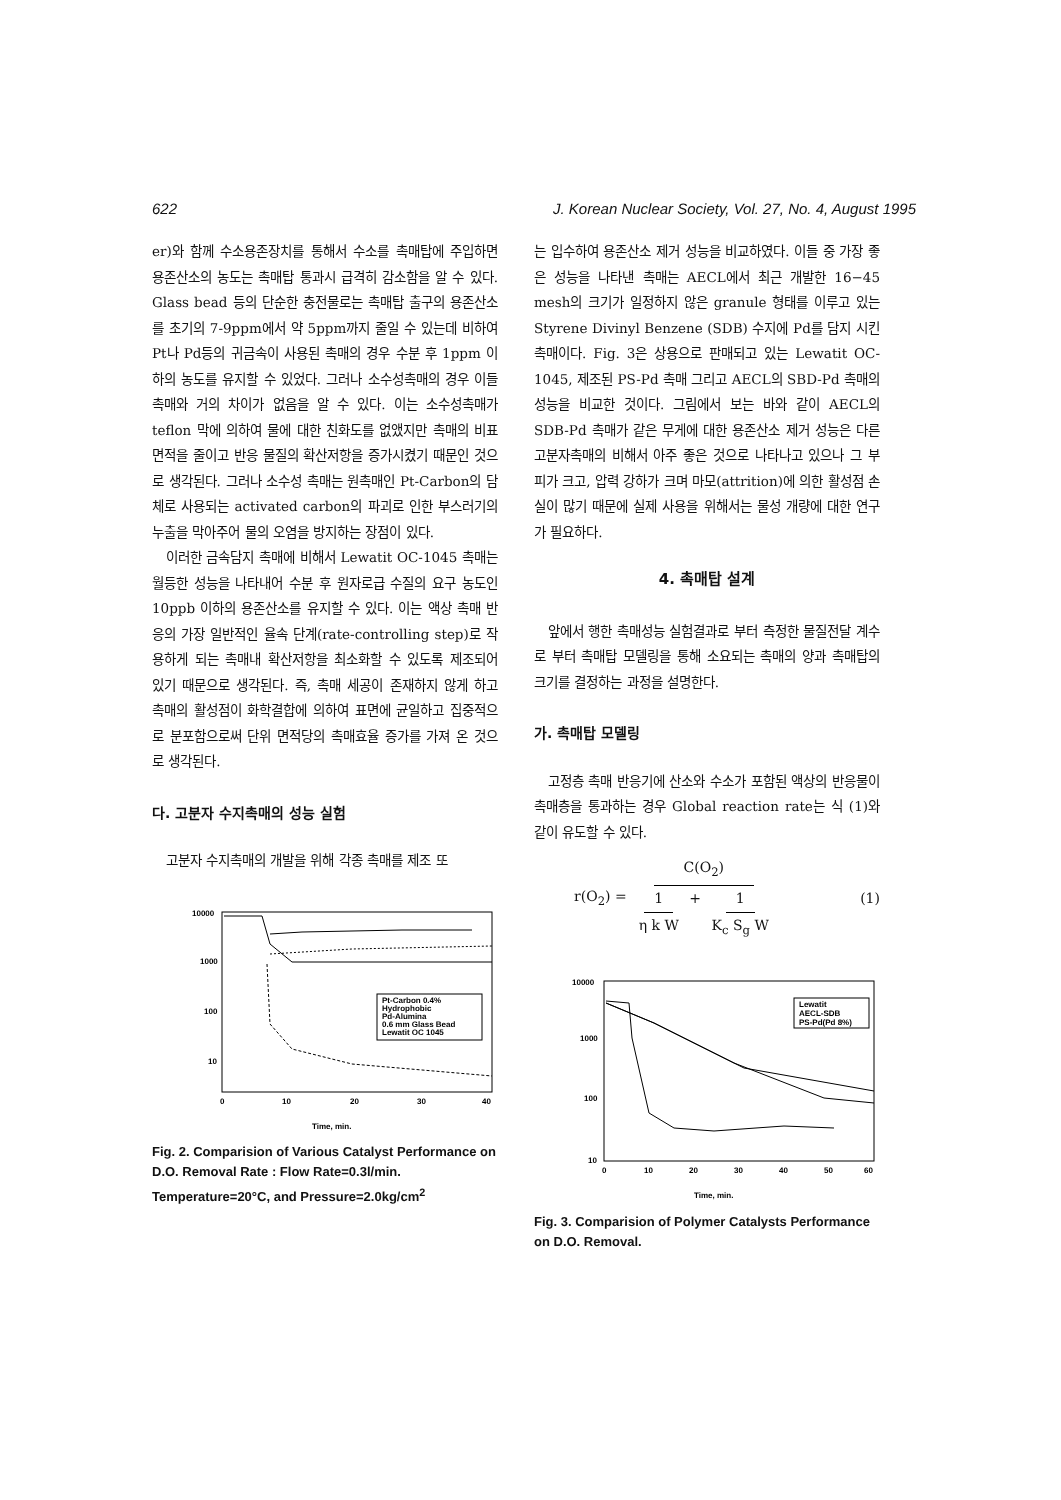622 J. Korean Nuclear Society, Vol. 27, No. 4, August 1995
er)와 함께 수소용존장치를 통해서 수소를 촉매탑에 주입하면 용존산소의 농도는 촉매탑 통과시 급격히 감소함을 알 수 있다. Glass bead 등의 단순한 충전물로는 촉매탑 출구의 용존산소를 초기의 7-9ppm에서 약 5ppm까지 줄일 수 있는데 비하여 Pt나 Pd등의 귀금속이 사용된 촉매의 경우 수분 후 1ppm 이하의 농도를 유지할 수 있었다. 그러나 소수성촉매의 경우 이들 촉매와 거의 차이가 없음을 알 수 있다. 이는 소수성촉매가 teflon 막에 의하여 물에 대한 친화도를 없앴지만 촉매의 비표면적을 줄이고 반응 물질의 확산저항을 증가시켰기 때문인 것으로 생각된다. 그러나 소수성 촉매는 원촉매인 Pt-Carbon의 담체로 사용되는 activated carbon의 파괴로 인한 부스러기의 누출을 막아주어 물의 오염을 방지하는 장점이 있다.
이러한 금속담지 촉매에 비해서 Lewatit OC-1045 촉매는 월등한 성능을 나타내어 수분 후 원자로급 수질의 요구 농도인 10ppb 이하의 용존산소를 유지할 수 있다. 이는 액상 촉매 반응의 가장 일반적인 율속 단계(rate-controlling step)로 작용하게 되는 촉매내 확산저항을 최소화할 수 있도록 제조되어 있기 때문으로 생각된다. 즉, 촉매 세공이 존재하지 않게 하고 촉매의 활성점이 화학결합에 의하여 표면에 균일하고 집중적으로 분포함으로써 단위 면적당의 촉매효율 증가를 가져 온 것으로 생각된다.
다. 고분자 수지촉매의 성능 실험
고분자 수지촉매의 개발을 위해 각종 촉매를 제조 또
10000
1000
100
10
0
10
20
30
40
Time, min.
Pt-Carbon 0.4%
Hydrophobic
Pd-Alumina
0.6 mm Glass Bead
Lewatit OC 1045
Fig. 2. Comparision of Various Catalyst Performance on D.O. Removal Rate : Flow Rate=0.3l/min. Temperature=20°C, and Pressure=2.0kg/cm<sup>2</sup>
는 입수하여 용존산소 제거 성능을 비교하였다. 이들 중 가장 좋은 성능을 나타낸 촉매는 AECL에서 최근 개발한 16−45 mesh의 크기가 일정하지 않은 granule 형태를 이루고 있는 Styrene Divinyl Benzene (SDB) 수지에 Pd를 담지 시킨 촉매이다. Fig. 3은 상용으로 판매되고 있는 Lewatit OC-1045, 제조된 PS-Pd 촉매 그리고 AECL의 SBD-Pd 촉매의 성능을 비교한 것이다. 그림에서 보는 바와 같이 AECL의 SDB-Pd 촉매가 같은 무게에 대한 용존산소 제거 성능은 다른 고분자촉매의 비해서 아주 좋은 것으로 나타나고 있으나 그 부피가 크고, 압력 강하가 크며 마모(attrition)에 의한 활성점 손실이 많기 때문에 실제 사용을 위해서는 물성 개량에 대한 연구가 필요하다.
4. 촉매탑 설계
앞에서 행한 촉매성능 실험결과로 부터 측정한 물질전달 계수로 부터 촉매탑 모델링을 통해 소요되는 촉매의 양과 촉매탑의 크기를 결정하는 과정을 설명한다.
가. 촉매탑 모델링
고정층 촉매 반응기에 산소와 수소가 포함된 액상의 반응물이 촉매층을 통과하는 경우 Global reaction rate는 식 (1)와 같이 유도할 수 있다.
r(O<sub>2</sub>) = C(O<sub>2</sub>) 1 η k W + 1 K<sub>c</sub> S<sub>g</sub> W (1)
10000
1000
100
10
0
10
20
30
40
50
60
Time, min.
Lewatit
AECL-SDB
PS-Pd(Pd 8%)
Fig. 3. Comparision of Polymer Catalysts Performance on D.O. Removal.